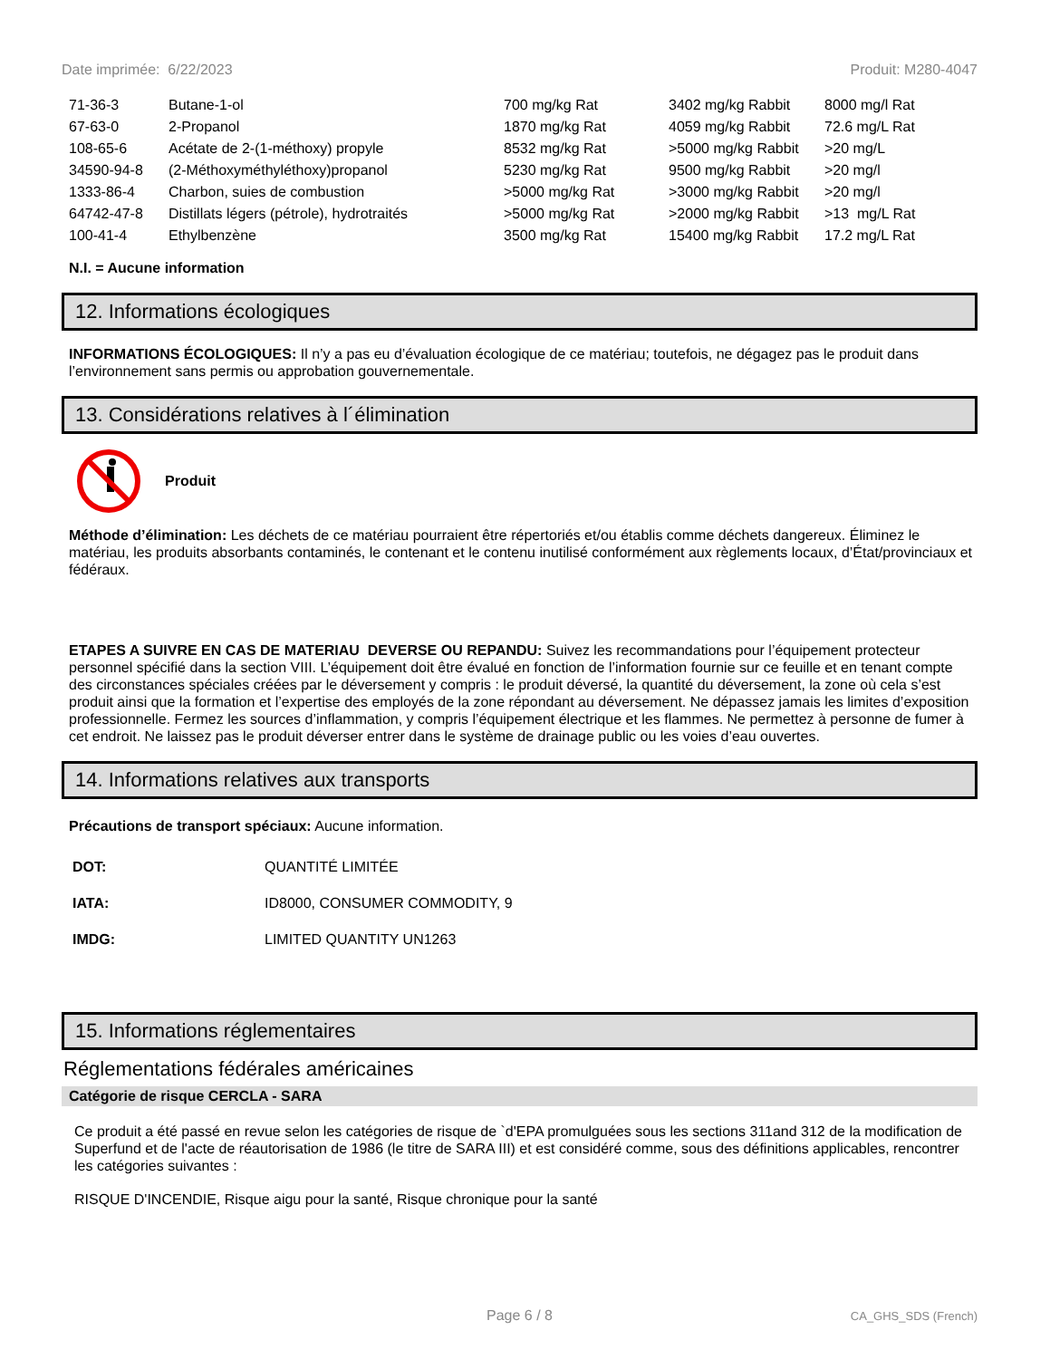Date imprimée: 6/22/2023 Produit: M280-4047
| 71-36-3 | Butane-1-ol | 700 mg/kg Rat | 3402 mg/kg Rabbit | 8000 mg/l Rat |
| 67-63-0 | 2-Propanol | 1870 mg/kg Rat | 4059 mg/kg Rabbit | 72.6 mg/L Rat |
| 108-65-6 | Acétate de 2-(1-méthoxy) propyle | 8532 mg/kg Rat | >5000 mg/kg Rabbit | >20 mg/L |
| 34590-94-8 | (2-Méthoxyméthyléthoxy)propanol | 5230 mg/kg Rat | 9500 mg/kg Rabbit | >20 mg/l |
| 1333-86-4 | Charbon, suies de combustion | >5000 mg/kg Rat | >3000 mg/kg Rabbit | >20 mg/l |
| 64742-47-8 | Distillats légers (pétrole), hydrotraités | >5000 mg/kg Rat | >2000 mg/kg Rabbit | >13 mg/L Rat |
| 100-41-4 | Ethylbenzène | 3500 mg/kg Rat | 15400 mg/kg Rabbit | 17.2 mg/L Rat |
N.I. = Aucune information
12. Informations écologiques
INFORMATIONS ÉCOLOGIQUES: Il n’y a pas eu d’évaluation écologique de ce matériau; toutefois, ne dégagez pas le produit dans l’environnement sans permis ou approbation gouvernementale.
13. Considérations relatives à l´élimination
Produit
Méthode d’élimination: Les déchets de ce matériau pourraient être répertoriés et/ou établis comme déchets dangereux. Éliminez le matériau, les produits absorbants contaminés, le contenant et le contenu inutilisé conformément aux règlements locaux, d’État/provinciaux et fédéraux.
ETAPES A SUIVRE EN CAS DE MATERIAU DEVERSE OU REPANDU: Suivez les recommandations pour l’équipement protecteur personnel spécifié dans la section VIII. L’équipement doit être évalué en fonction de l’information fournie sur ce feuille et en tenant compte des circonstances spéciales créées par le déversement y compris : le produit déversé, la quantité du déversement, la zone où cela s’est produit ainsi que la formation et l’expertise des employés de la zone répondant au déversement. Ne dépassez jamais les limites d’exposition professionnelle. Fermez les sources d’inflammation, y compris l’équipement électrique et les flammes. Ne permettez à personne de fumer à cet endroit. Ne laissez pas le produit déverser entrer dans le système de drainage public ou les voies d’eau ouvertes.
14. Informations relatives aux transports
Précautions de transport spéciaux: Aucune information.
| DOT: | QUANTITÉ LIMITÉE |
| IATA: | ID8000, CONSUMER COMMODITY, 9 |
| IMDG: | LIMITED QUANTITY UN1263 |
15. Informations réglementaires
Réglementations fédérales américaines
Catégorie de risque CERCLA - SARA
Ce produit a été passé en revue selon les catégories de risque de `d'EPA promulguées sous les sections 311and 312 de la modification de Superfund et de l'acte de réautorisation de 1986 (le titre de SARA III) et est considéré comme, sous des définitions applicables, rencontrer les catégories suivantes :
RISQUE D'INCENDIE, Risque aigu pour la santé, Risque chronique pour la santé
Page 6 / 8 CA_GHS_SDS (French)